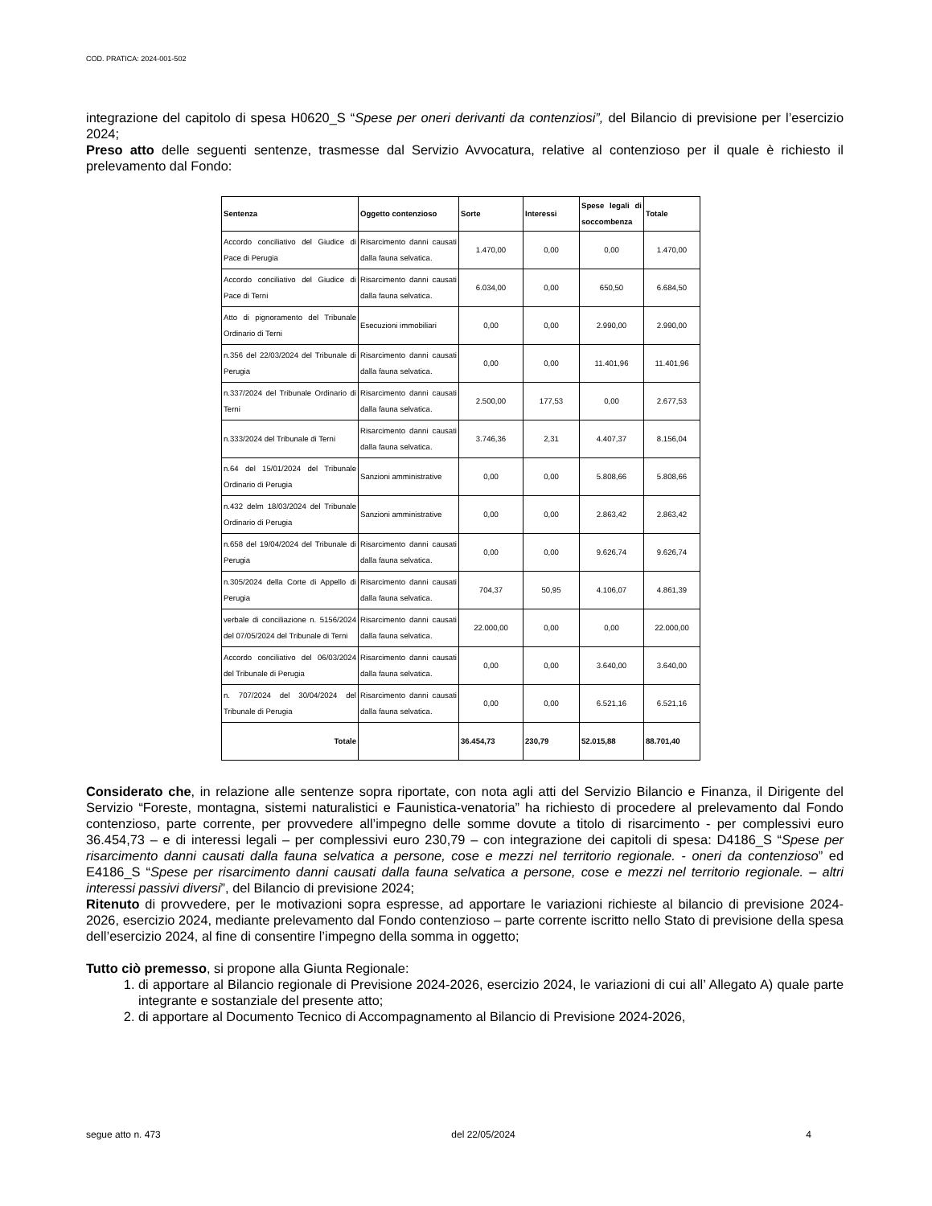COD. PRATICA: 2024-001-502
integrazione del capitolo di spesa H0620_S “Spese per oneri derivanti da contenziosi”, del Bilancio di previsione per l’esercizio 2024;
Preso atto delle seguenti sentenze, trasmesse dal Servizio Avvocatura, relative al contenzioso per il quale è richiesto il prelevamento dal Fondo:
| Sentenza | Oggetto contenzioso | Sorte | Interessi | Spese legali di soccombenza | Totale |
| --- | --- | --- | --- | --- | --- |
| Accordo conciliativo del Giudice di Pace di Perugia | Risarcimento danni causati dalla fauna selvatica. | 1.470,00 | 0,00 | 0,00 | 1.470,00 |
| Accordo conciliativo del Giudice di Pace di Terni | Risarcimento danni causati dalla fauna selvatica. | 6.034,00 | 0,00 | 650,50 | 6.684,50 |
| Atto di pignoramento del Tribunale Ordinario di Terni | Esecuzioni immobiliari | 0,00 | 0,00 | 2.990,00 | 2.990,00 |
| n.356 del 22/03/2024 del Tribunale di Perugia | Risarcimento danni causati dalla fauna selvatica. | 0,00 | 0,00 | 11.401,96 | 11.401,96 |
| n.337/2024 del Tribunale Ordinario di Terni | Risarcimento danni causati dalla fauna selvatica. | 2.500,00 | 177,53 | 0,00 | 2.677,53 |
| n.333/2024 del Tribunale di Terni | Risarcimento danni causati dalla fauna selvatica. | 3.746,36 | 2,31 | 4.407,37 | 8.156,04 |
| n.64 del 15/01/2024 del Tribunale Ordinario di Perugia | Sanzioni amministrative | 0,00 | 0,00 | 5.808,66 | 5.808,66 |
| n.432 delm 18/03/2024 del Tribunale Ordinario di Perugia | Sanzioni amministrative | 0,00 | 0,00 | 2.863,42 | 2.863,42 |
| n.658 del 19/04/2024 del Tribunale di Perugia | Risarcimento danni causati dalla fauna selvatica. | 0,00 | 0,00 | 9.626,74 | 9.626,74 |
| n.305/2024 della Corte di Appello di Perugia | Risarcimento danni causati dalla fauna selvatica. | 704,37 | 50,95 | 4.106,07 | 4.861,39 |
| verbale di conciliazione n. 5156/2024 del 07/05/2024 del Tribunale di Terni | Risarcimento danni causati dalla fauna selvatica. | 22.000,00 | 0,00 | 0,00 | 22.000,00 |
| Accordo conciliativo del 06/03/2024 del Tribunale di Perugia | Risarcimento danni causati dalla fauna selvatica. | 0,00 | 0,00 | 3.640,00 | 3.640,00 |
| n. 707/2024 del 30/04/2024 del Tribunale di Perugia | Risarcimento danni causati dalla fauna selvatica. | 0,00 | 0,00 | 6.521,16 | 6.521,16 |
| Totale | | 36.454,73 | 230,79 | 52.015,88 | 88.701,40 |
Considerato che, in relazione alle sentenze sopra riportate, con nota agli atti del Servizio Bilancio e Finanza, il Dirigente del Servizio “Foreste, montagna, sistemi naturalistici e Faunistica-venatoria” ha richiesto di procedere al prelevamento dal Fondo contenzioso, parte corrente, per provvedere all’impegno delle somme dovute a titolo di risarcimento - per complessivi euro 36.454,73 – e di interessi legali – per complessivi euro 230,79 – con integrazione dei capitoli di spesa: D4186_S “Spese per risarcimento danni causati dalla fauna selvatica a persone, cose e mezzi nel territorio regionale. - oneri da contenzioso” ed E4186_S “Spese per risarcimento danni causati dalla fauna selvatica a persone, cose e mezzi nel territorio regionale. – altri interessi passivi diversi”, del Bilancio di previsione 2024;
Ritenuto di provvedere, per le motivazioni sopra espresse, ad apportare le variazioni richieste al bilancio di previsione 2024-2026, esercizio 2024, mediante prelevamento dal Fondo contenzioso – parte corrente iscritto nello Stato di previsione della spesa dell’esercizio 2024, al fine di consentire l’impegno della somma in oggetto;
Tutto ciò premesso, si propone alla Giunta Regionale:
1. di apportare al Bilancio regionale di Previsione 2024-2026, esercizio 2024, le variazioni di cui all’ Allegato A) quale parte integrante e sostanziale del presente atto;
2. di apportare al Documento Tecnico di Accompagnamento al Bilancio di Previsione 2024-2026,
segue atto n. 473 del 22/05/2024 4